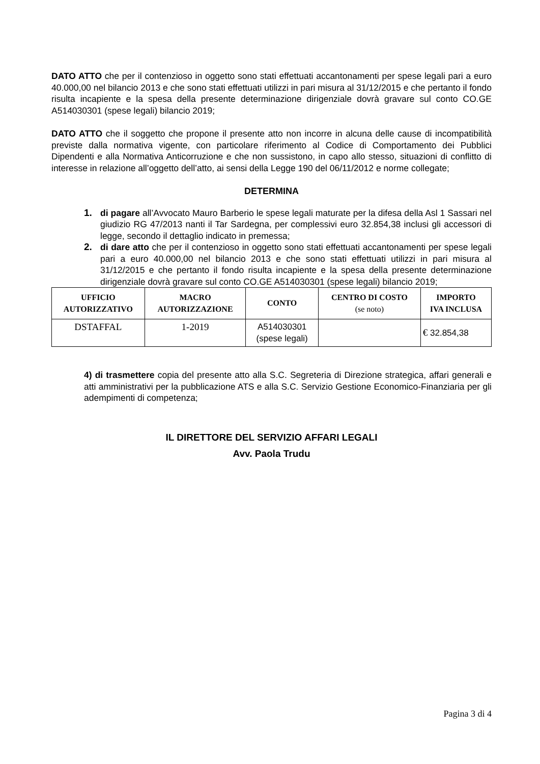DATO ATTO che per il contenzioso in oggetto sono stati effettuati accantonamenti per spese legali pari a euro 40.000,00 nel bilancio 2013 e che sono stati effettuati utilizzi in pari misura al 31/12/2015 e che pertanto il fondo risulta incapiente e la spesa della presente determinazione dirigenziale dovrà gravare sul conto CO.GE A514030301 (spese legali) bilancio 2019;
DATO ATTO che il soggetto che propone il presente atto non incorre in alcuna delle cause di incompatibilità previste dalla normativa vigente, con particolare riferimento al Codice di Comportamento dei Pubblici Dipendenti e alla Normativa Anticorruzione e che non sussistono, in capo allo stesso, situazioni di conflitto di interesse in relazione all’oggetto dell’atto, ai sensi della Legge 190 del 06/11/2012 e norme collegate;
DETERMINA
1. di pagare all’Avvocato Mauro Barberio le spese legali maturate per la difesa della Asl 1 Sassari nel giudizio RG 47/2013 nanti il Tar Sardegna, per complessivi euro 32.854,38 inclusi gli accessori di legge, secondo il dettaglio indicato in premessa;
2. di dare atto che per il contenzioso in oggetto sono stati effettuati accantonamenti per spese legali pari a euro 40.000,00 nel bilancio 2013 e che sono stati effettuati utilizzi in pari misura al 31/12/2015 e che pertanto il fondo risulta incapiente e la spesa della presente determinazione dirigenziale dovrà gravare sul conto CO.GE A514030301 (spese legali) bilancio 2019;
| UFFICIO AUTORIZZATIVO | MACRO AUTORIZZAZIONE | CONTO | CENTRO DI COSTO (se noto) | IMPORTO IVA INCLUSA |
| --- | --- | --- | --- | --- |
| DSTAFFAL | 1-2019 | A514030301 (spese legali) | | € 32.854,38 |
4) di trasmettere copia del presente atto alla S.C. Segreteria di Direzione strategica, affari generali e atti amministrativi per la pubblicazione ATS e alla S.C. Servizio Gestione Economico-Finanziaria per gli adempimenti di competenza;
IL DIRETTORE DEL SERVIZIO AFFARI LEGALI
Avv. Paola Trudu
Pagina 3 di 4